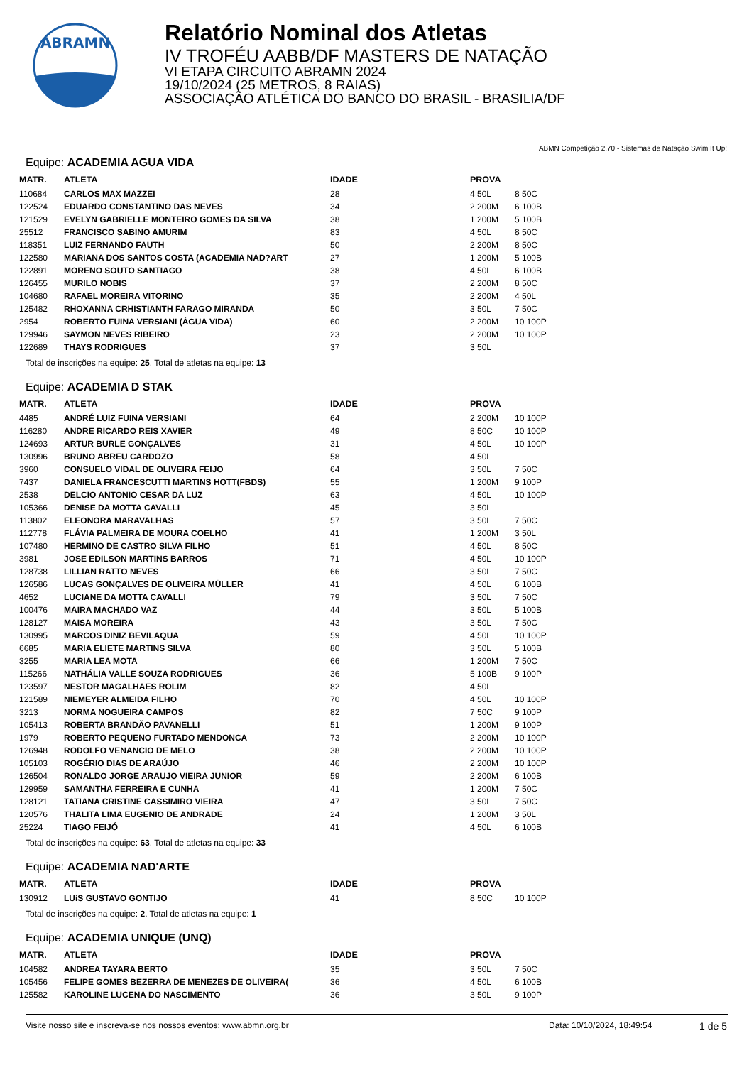ABRAMN
Relatório Nominal dos Atletas
IV TROFÉU AABB/DF MASTERS DE NATAÇÃO
VI ETAPA CIRCUITO ABRAMN 2024
19/10/2024 (25 METROS, 8 RAIAS)
ASSOCIAÇÃO ATLÉTICA DO BANCO DO BRASIL - BRASILIA/DF
ABMN Competição 2.70 - Sistemas de Natação Swim It Up!
Equipe: ACADEMIA AGUA VIDA
| MATR. | ATLETA | IDADE | PROVA | |
| --- | --- | --- | --- | --- |
| 110684 | CARLOS MAX MAZZEI | 28 | 4 50L | 8 50C |
| 122524 | EDUARDO CONSTANTINO DAS NEVES | 34 | 2 200M | 6 100B |
| 121529 | EVELYN GABRIELLE MONTEIRO GOMES DA SILVA | 38 | 1 200M | 5 100B |
| 25512 | FRANCISCO SABINO AMURIM | 83 | 4 50L | 8 50C |
| 118351 | LUIZ FERNANDO FAUTH | 50 | 2 200M | 8 50C |
| 122580 | MARIANA DOS SANTOS COSTA (ACADEMIA NAD?ART | 27 | 1 200M | 5 100B |
| 122891 | MORENO SOUTO SANTIAGO | 38 | 4 50L | 6 100B |
| 126455 | MURILO NOBIS | 37 | 2 200M | 8 50C |
| 104680 | RAFAEL MOREIRA VITORINO | 35 | 2 200M | 4 50L |
| 125482 | RHOXANNA CRHISTIANTH FARAGO MIRANDA | 50 | 3 50L | 7 50C |
| 2954 | ROBERTO FUINA VERSIANI (ÁGUA VIDA) | 60 | 2 200M | 10 100P |
| 129946 | SAYMON NEVES RIBEIRO | 23 | 2 200M | 10 100P |
| 122689 | THAYS RODRIGUES | 37 | 3 50L | |
Total de inscrições na equipe: 25. Total de atletas na equipe: 13
Equipe: ACADEMIA D STAK
| MATR. | ATLETA | IDADE | PROVA | |
| --- | --- | --- | --- | --- |
| 4485 | ANDRÉ LUIZ FUINA VERSIANI | 64 | 2 200M | 10 100P |
| 116280 | ANDRE RICARDO REIS XAVIER | 49 | 8 50C | 10 100P |
| 124693 | ARTUR BURLE GONÇALVES | 31 | 4 50L | 10 100P |
| 130996 | BRUNO ABREU CARDOZO | 58 | 4 50L | |
| 3960 | CONSUELO VIDAL DE OLIVEIRA FEIJO | 64 | 3 50L | 7 50C |
| 7437 | DANIELA FRANCESCUTTI MARTINS HOTT(FBDS) | 55 | 1 200M | 9 100P |
| 2538 | DELCIO ANTONIO CESAR DA LUZ | 63 | 4 50L | 10 100P |
| 105366 | DENISE DA MOTTA CAVALLI | 45 | 3 50L | |
| 113802 | ELEONORA MARAVALHAS | 57 | 3 50L | 7 50C |
| 112778 | FLÁVIA PALMEIRA DE MOURA COELHO | 41 | 1 200M | 3 50L |
| 107480 | HERMINO DE CASTRO SILVA FILHO | 51 | 4 50L | 8 50C |
| 3981 | JOSE EDILSON MARTINS BARROS | 71 | 4 50L | 10 100P |
| 128738 | LILLIAN RATTO NEVES | 66 | 3 50L | 7 50C |
| 126586 | LUCAS GONÇALVES DE OLIVEIRA MÜLLER | 41 | 4 50L | 6 100B |
| 4652 | LUCIANE DA MOTTA CAVALLI | 79 | 3 50L | 7 50C |
| 100476 | MAIRA MACHADO VAZ | 44 | 3 50L | 5 100B |
| 128127 | MAISA MOREIRA | 43 | 3 50L | 7 50C |
| 130995 | MARCOS DINIZ BEVILAQUA | 59 | 4 50L | 10 100P |
| 6685 | MARIA ELIETE MARTINS SILVA | 80 | 3 50L | 5 100B |
| 3255 | MARIA LEA MOTA | 66 | 1 200M | 7 50C |
| 115266 | NATHÁLIA VALLE SOUZA RODRIGUES | 36 | 5 100B | 9 100P |
| 123597 | NESTOR MAGALHAES ROLIM | 82 | 4 50L | |
| 121589 | NIEMEYER ALMEIDA FILHO | 70 | 4 50L | 10 100P |
| 3213 | NORMA NOGUEIRA CAMPOS | 82 | 7 50C | 9 100P |
| 105413 | ROBERTA BRANDÃO PAVANELLI | 51 | 1 200M | 9 100P |
| 1979 | ROBERTO PEQUENO FURTADO MENDONCA | 73 | 2 200M | 10 100P |
| 126948 | RODOLFO VENANCIO DE MELO | 38 | 2 200M | 10 100P |
| 105103 | ROGÉRIO DIAS DE ARAÚJO | 46 | 2 200M | 10 100P |
| 126504 | RONALDO JORGE ARAUJO VIEIRA JUNIOR | 59 | 2 200M | 6 100B |
| 129959 | SAMANTHA FERREIRA E CUNHA | 41 | 1 200M | 7 50C |
| 128121 | TATIANA CRISTINE CASSIMIRO VIEIRA | 47 | 3 50L | 7 50C |
| 120576 | THALITA LIMA EUGENIO DE ANDRADE | 24 | 1 200M | 3 50L |
| 25224 | TIAGO FEIJÓ | 41 | 4 50L | 6 100B |
Total de inscrições na equipe: 63. Total de atletas na equipe: 33
Equipe: ACADEMIA NAD'ARTE
| MATR. | ATLETA | IDADE | PROVA | |
| --- | --- | --- | --- | --- |
| 130912 | LUíS GUSTAVO GONTIJO | 41 | 8 50C | 10 100P |
Total de inscrições na equipe: 2. Total de atletas na equipe: 1
Equipe: ACADEMIA UNIQUE (UNQ)
| MATR. | ATLETA | IDADE | PROVA | |
| --- | --- | --- | --- | --- |
| 104582 | ANDREA TAYARA BERTO | 35 | 3 50L | 7 50C |
| 105456 | FELIPE GOMES BEZERRA DE MENEZES DE OLIVEIRA( | 36 | 4 50L | 6 100B |
| 125582 | KAROLINE LUCENA DO NASCIMENTO | 36 | 3 50L | 9 100P |
Visite nosso site e inscreva-se nos nossos eventos: www.abmn.org.br Data: 10/10/2024, 18:49:54 1 de 5